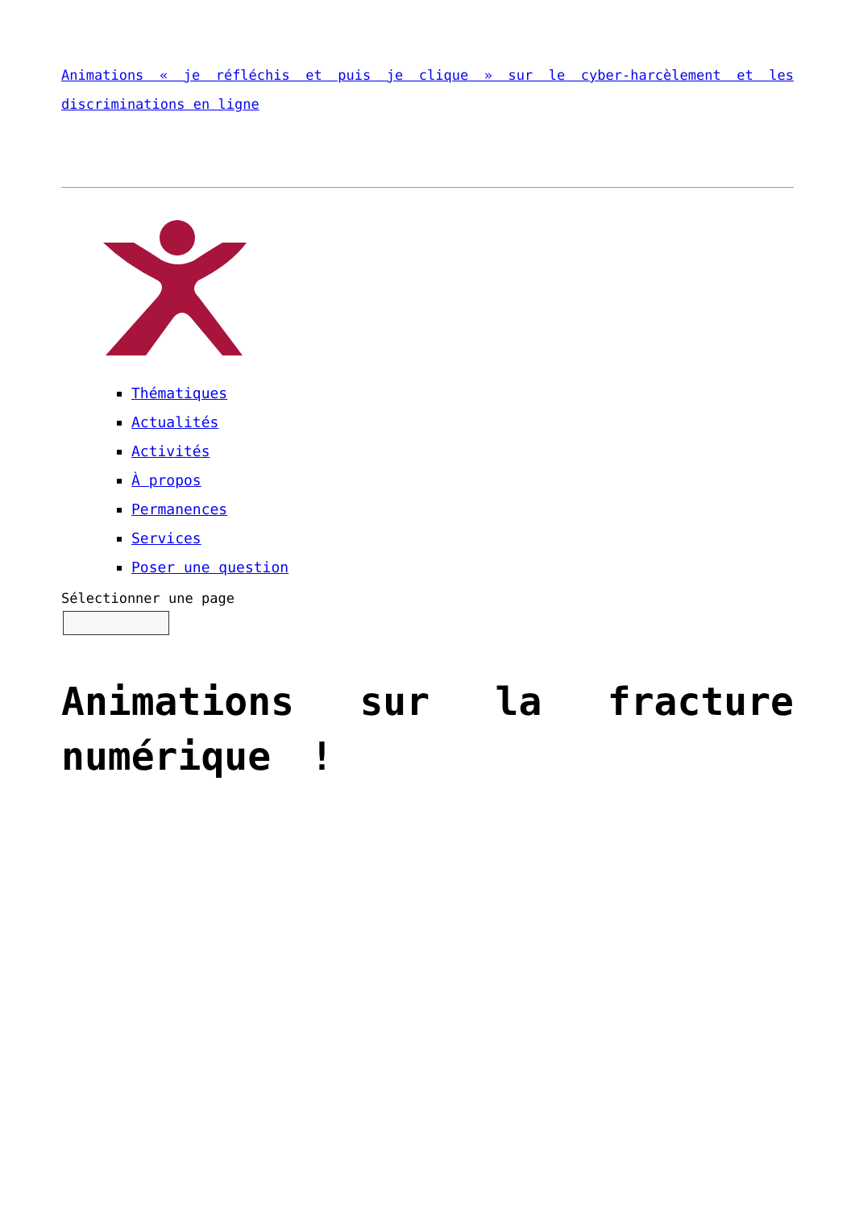Animations « je réfléchis et puis je clique » sur le cyber-harcèlement et les discriminations en ligne
Thématiques
Actualités
Activités
À propos
Permanences
Services
Poser une question
Sélectionner une page
Animations sur la fracture numérique !